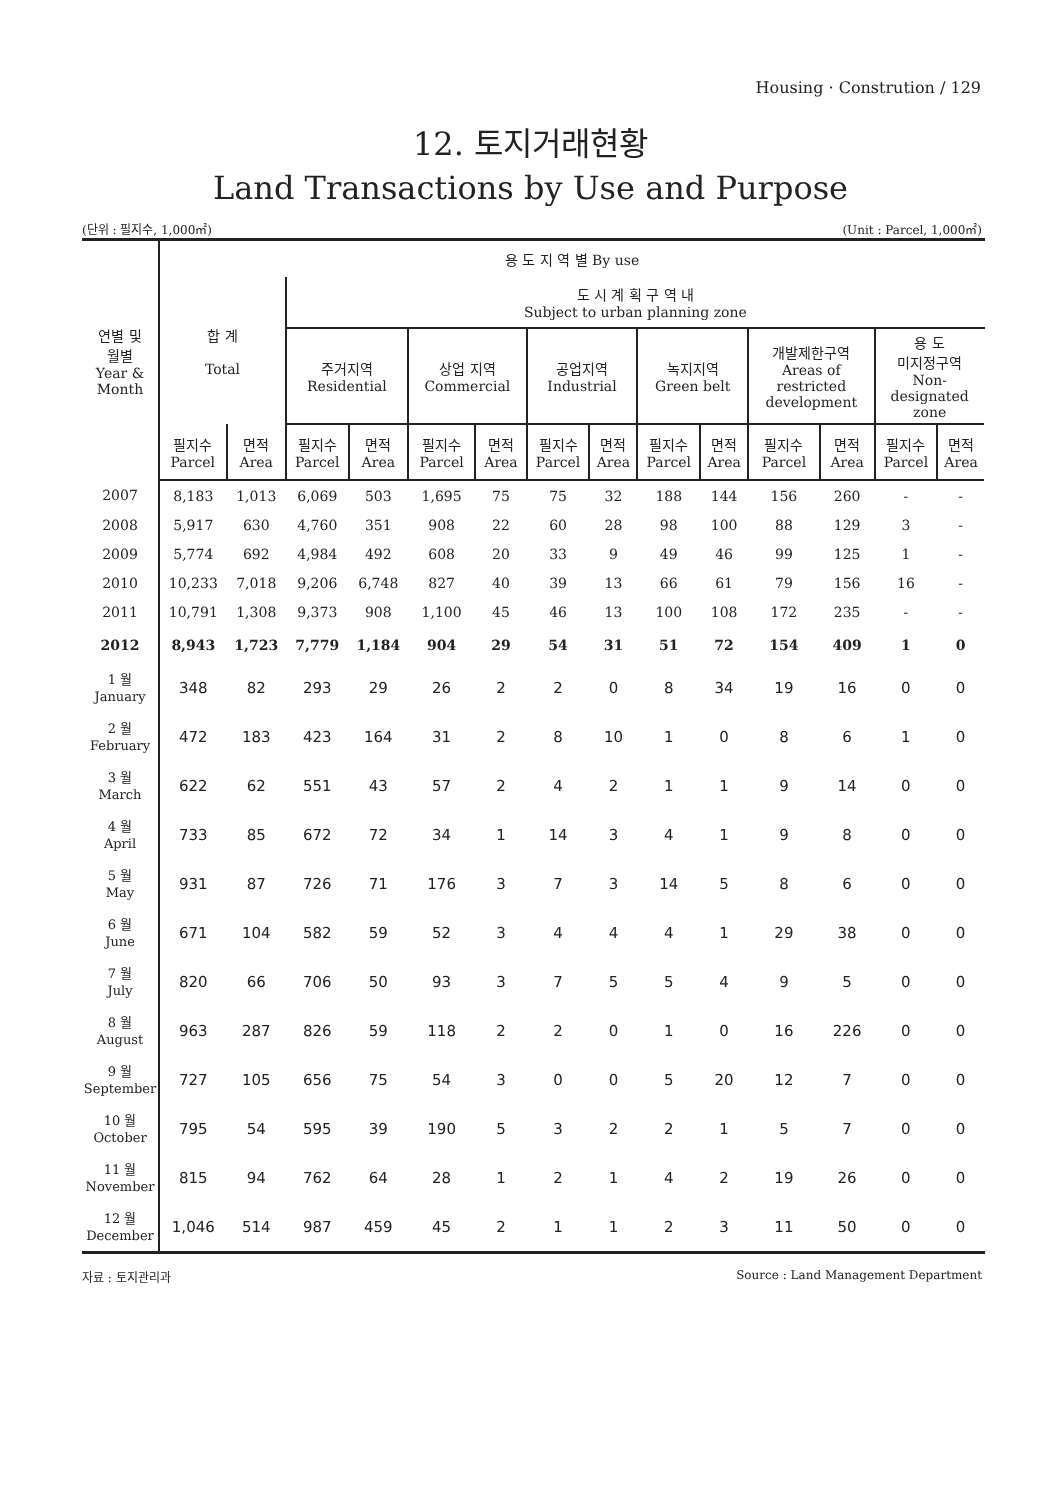Housing · Constrution / 129
12. 토지거래현황
Land Transactions by Use and Purpose
(단위 : 필지수, 1,000㎡) (Unit : Parcel, 1,000㎡)
| 연별 및 월별 Year & Month | 용 도 지 역 별 By use | | | | | | | | | | | | | | | |
| --- | --- | --- | --- | --- | --- | --- | --- | --- | --- | --- | --- | --- | --- | --- | --- | --- |
| | 합 계 Total | | 도 시 계 획 구 역 내 Subject to urban planning zone | | | | | | | | | | | | | |
| | | | 주거지역 Residential | | 상업 지역 Commercial | | 공업지역 Industrial | | 녹지지역 Green belt | | 개발제한구역 Areas of restricted development | | 용 도 미지정구역 Non- designated zone | | | |
| | 필지수 Parcel | 면적 Area | 필지수 Parcel | 면적 Area | 필지수 Parcel | 면적 Area | 필지수 Parcel | 면적 Area | 필지수 Parcel | 면적 Area | 필지수 Parcel | 면적 Area | 필지수 Parcel | 면적 Area | | |
| 2007 | 8,183 | 1,013 | 6,069 | 503 | 1,695 | 75 | 75 | 32 | 188 | 144 | 156 | 260 | - | - | | |
| 2008 | 5,917 | 630 | 4,760 | 351 | 908 | 22 | 60 | 28 | 98 | 100 | 88 | 129 | 3 | - | | |
| 2009 | 5,774 | 692 | 4,984 | 492 | 608 | 20 | 33 | 9 | 49 | 46 | 99 | 125 | 1 | - | | |
| 2010 | 10,233 | 7,018 | 9,206 | 6,748 | 827 | 40 | 39 | 13 | 66 | 61 | 79 | 156 | 16 | - | | |
| 2011 | 10,791 | 1,308 | 9,373 | 908 | 1,100 | 45 | 46 | 13 | 100 | 108 | 172 | 235 | - | - | | |
| 2012 | 8,943 | 1,723 | 7,779 | 1,184 | 904 | 29 | 54 | 31 | 51 | 72 | 154 | 409 | 1 | 0 | | |
| 1 월 January | 348 | 82 | 293 | 29 | 26 | 2 | 2 | 0 | 8 | 34 | 19 | 16 | 0 | 0 | | |
| 2 월 February | 472 | 183 | 423 | 164 | 31 | 2 | 8 | 10 | 1 | 0 | 8 | 6 | 1 | 0 | | |
| 3 월 March | 622 | 62 | 551 | 43 | 57 | 2 | 4 | 2 | 1 | 1 | 9 | 14 | 0 | 0 | | |
| 4 월 April | 733 | 85 | 672 | 72 | 34 | 1 | 14 | 3 | 4 | 1 | 9 | 8 | 0 | 0 | | |
| 5 월 May | 931 | 87 | 726 | 71 | 176 | 3 | 7 | 3 | 14 | 5 | 8 | 6 | 0 | 0 | | |
| 6 월 June | 671 | 104 | 582 | 59 | 52 | 3 | 4 | 4 | 4 | 1 | 29 | 38 | 0 | 0 | | |
| 7 월 July | 820 | 66 | 706 | 50 | 93 | 3 | 7 | 5 | 5 | 4 | 9 | 5 | 0 | 0 | | |
| 8 월 August | 963 | 287 | 826 | 59 | 118 | 2 | 2 | 0 | 1 | 0 | 16 | 226 | 0 | 0 | | |
| 9 월 September | 727 | 105 | 656 | 75 | 54 | 3 | 0 | 0 | 5 | 20 | 12 | 7 | 0 | 0 | | |
| 10 월 October | 795 | 54 | 595 | 39 | 190 | 5 | 3 | 2 | 2 | 1 | 5 | 7 | 0 | 0 | | |
| 11 월 November | 815 | 94 | 762 | 64 | 28 | 1 | 2 | 1 | 4 | 2 | 19 | 26 | 0 | 0 | | |
| 12 월 December | 1,046 | 514 | 987 | 459 | 45 | 2 | 1 | 1 | 2 | 3 | 11 | 50 | 0 | 0 | | |
자료 : 토지관리과 Source : Land Management Department